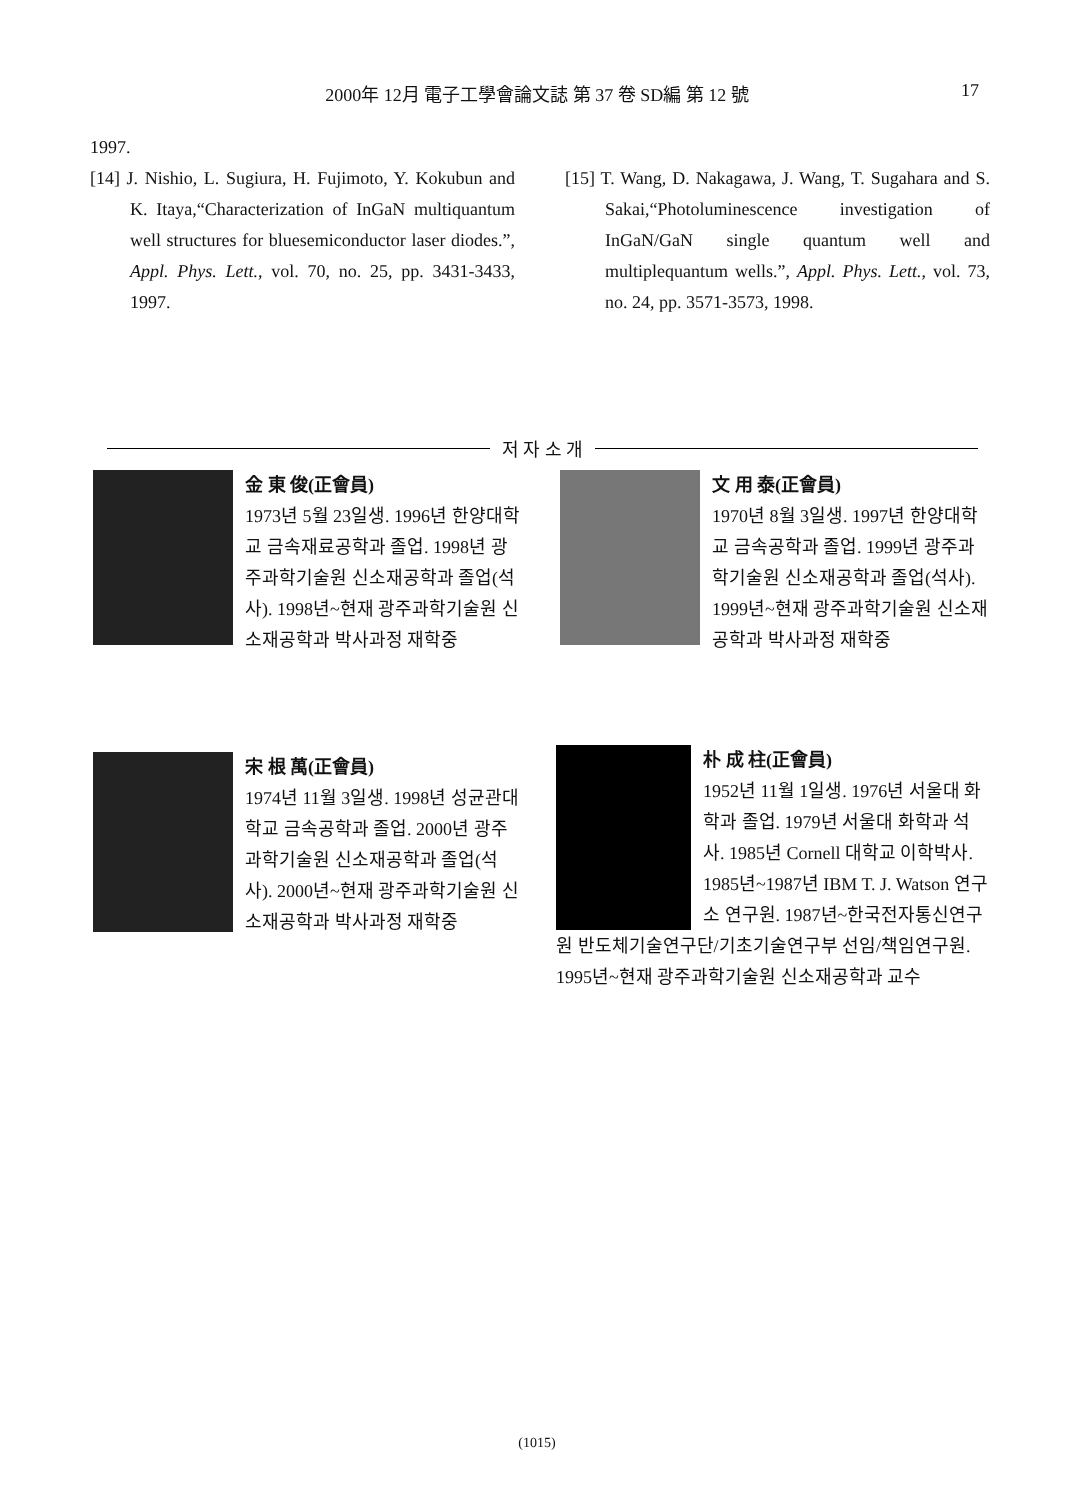2000年 12月 電子工學會論文誌 第 37 卷 SD編 第 12 號
17
1997.
[14] J. Nishio, L. Sugiura, H. Fujimoto, Y. Kokubun and K. Itaya,“Characterization of InGaN multiquantum well structures for bluesemiconductor laser diodes.”, Appl. Phys. Lett., vol. 70, no. 25, pp. 3431-3433, 1997.
[15] T. Wang, D. Nakagawa, J. Wang, T. Sugahara and S. Sakai,“Photoluminescence investigation of InGaN/GaN single quantum well and multiplequantum wells.”, Appl. Phys. Lett., vol. 73, no. 24, pp. 3571-3573, 1998.
저 자 소 개
金 東 俊(正會員)
1973년 5월 23일생. 1996년 한양대학교 금속재료공학과 졸업. 1998년 광주과학기술원 신소재공학과 졸업(석사). 1998년~현재 광주과학기술원 신소재공학과 박사과정 재학중
文 用 泰(正會員)
1970년 8월 3일생. 1997년 한양대학교 금속공학과 졸업. 1999년 광주과학기술원 신소재공학과 졸업(석사). 1999년~현재 광주과학기술원 신소재공학과 박사과정 재학중
宋 根 萬(正會員)
1974년 11월 3일생. 1998년 성균관대학교 금속공학과 졸업. 2000년 광주과학기술원 신소재공학과 졸업(석사). 2000년~현재 광주과학기술원 신소재공학과 박사과정 재학중
朴 成 柱(正會員)
1952년 11월 1일생. 1976년 서울대 화학과 졸업. 1979년 서울대 화학과 석사. 1985년 Cornell 대학교 이학박사. 1985년~1987년 IBM T. J. Watson 연구소 연구원. 1987년~한국전자통신연구원 반도체기술연구단/기초기술연구부 선임/책임연구원. 1995년~현재 광주과학기술원 신소재공학과 교수
(1015)